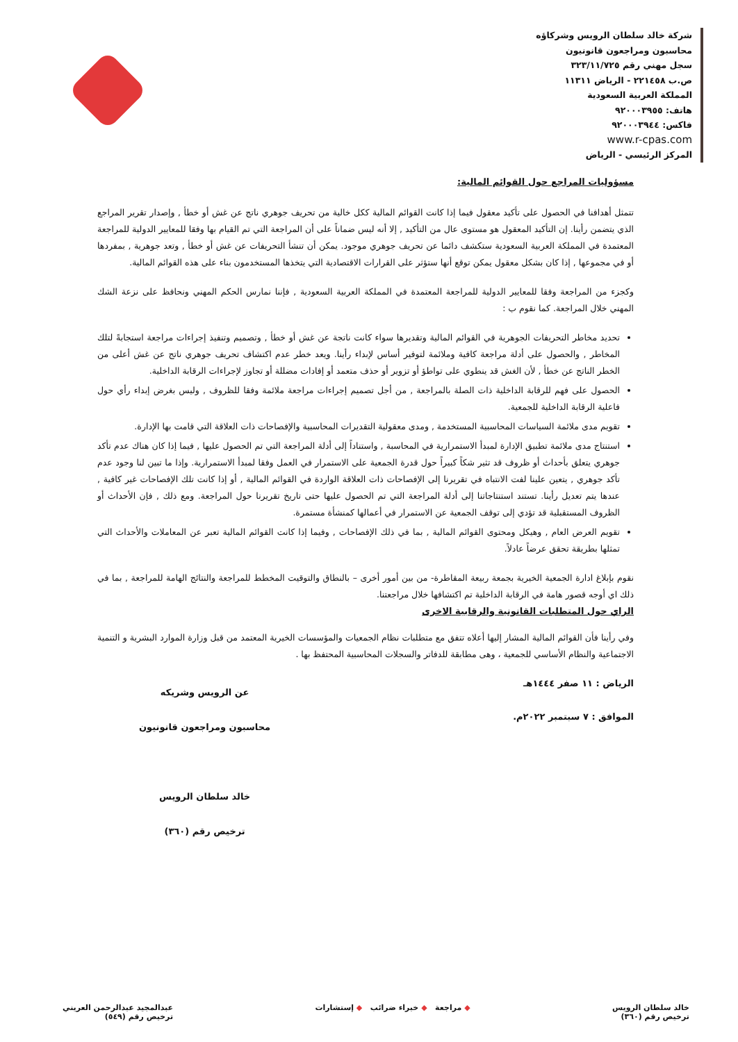شركة خالد سلطان الرويس وشركاؤه
محاسبون ومراجعون قانونيون
سجل مهني رقم ٣٢٣/١١/٧٢٥
ص.ب ٢٢١٤٥٨ - الرياض ١١٣١١
المملكة العربية السعودية
هاتف: ٩٢٠٠٠٣٩٥٥
فاكس: ٩٢٠٠٠٣٩٤٤
www.r-cpas.com
المركز الرئيسي - الرياض
مسؤوليات المراجع حول القوائم المالية:
تتمثل أهدافنا في الحصول على تأكيد معقول فيما إذا كانت القوائم المالية ككل خالية من تحريف جوهري ناتج عن غش أو خطأ , وإصدار تقرير المراجع الذي يتضمن رأينا. إن التأكيد المعقول هو مستوى عال من التأكيد , إلا أنه ليس ضماناً على أن المراجعة التي تم القيام بها وفقا للمعايير الدولية للمراجعة المعتمدة في المملكة العربية السعودية ستكشف دائما عن تحريف جوهري موجود. يمكن أن تنشأ التحريفات عن غش أو خطأ , وتعد جوهرية , بمفردها أو في مجموعها , إذا كان بشكل معقول يمكن توقع أنها ستؤثر على القرارات الاقتصادية التي يتخذها المستخدمون بناء على هذه القوائم المالية.
وكجزء من المراجعة وفقا للمعايير الدولية للمراجعة المعتمدة في المملكة العربية السعودية , فإننا نمارس الحكم المهني ونحافظ على نزعة الشك المهني خلال المراجعة. كما نقوم ب :
تحديد مخاطر التحريفات الجوهرية في القوائم المالية وتقديرها سواء كانت ناتجة عن غش أو خطأ , وتصميم وتنفيذ إجراءات مراجعة استجابةً لتلك المخاطر , والحصول على أدلة مراجعة كافية وملائمة لتوفير أساس لإبداء رأينا. ويعد خطر عدم اكتشاف تحريف جوهري ناتج عن غش أعلى من الخطر الناتج عن خطأ , لأن الغش قد ينطوي على تواطؤ أو تزوير أو حذف متعمد أو إفادات مضللة أو تجاوز لإجراءات الرقابة الداخلية.
الحصول على فهم للرقابة الداخلية ذات الصلة بالمراجعة , من أجل تصميم إجراءات مراجعة ملائمة وفقا للظروف , وليس بغرض إبداء رأي حول فاعلية الرقابة الداخلية للجمعية.
تقويم مدى ملائمة السياسات المحاسبية المستخدمة , ومدى معقولية التقديرات المحاسبية والإفصاحات ذات العلاقة التي قامت بها الإدارة.
استنتاج مدى ملائمة تطبيق الإدارة لمبدأ الاستمرارية في المحاسبة , واستناداً إلى أدلة المراجعة التي تم الحصول عليها , فيما إذا كان هناك عدم تأكد جوهري يتعلق بأحداث أو ظروف قد تثير شكاً كبيراً حول قدرة الجمعية على الاستمرار في العمل وفقا لمبدأ الاستمرارية. وإذا ما تبين لنا وجود عدم تأكد جوهري , يتعين علينا لفت الانتباه في تقريرنا إلى الإفصاحات ذات العلاقة الواردة في القوائم المالية , أو إذا كانت تلك الإفصاحات غير كافية , عندها يتم تعديل رأينا. تستند استنتاجاتنا إلى أدلة المراجعة التي تم الحصول عليها حتى تاريخ تقريرنا حول المراجعة. ومع ذلك , فإن الأحداث أو الظروف المستقبلية قد تؤدي إلى توقف الجمعية عن الاستمرار في أعمالها كمنشأة مستمرة.
تقويم العرض العام , وهيكل ومحتوى القوائم المالية , بما في ذلك الإفصاحات , وفيما إذا كانت القوائم المالية تعبر عن المعاملات والأحداث التي تمثلها بطريقة تحقق عرضاً عادلاً.
نقوم بإبلاغ ادارة الجمعية الخيرية بجمعة ربيعة المقاطرة- من بين أمور أخرى – بالنطاق والتوقيت المخطط للمراجعة والنتائج الهامة للمراجعة , بما في ذلك اي أوجه قصور هامة في الرقابة الداخلية تم اكتشافها خلال مراجعتنا.
الراي حول المتطلبات القانونية والرقابية الاخرى
وفي رأينا فأن القوائم المالية المشار إليها أعلاه تتفق مع متطلبات نظام الجمعيات والمؤسسات الخيرية المعتمد من قبل وزارة الموارد البشرية و التنمية الاجتماعية والنظام الأساسي للجمعية ، وهى مطابقة للدفاتر والسجلات المحاسبية المحتفظ بها .
الرياض : ١١ صفر ١٤٤٤هـ
الموافق : ٧ سبتمبر ٢٠٢٢م.
عن الرويس وشريكه
محاسبون ومراجعون قانونيون
خالد سلطان الرويس
ترخيص رقم (٣٦٠)
خالد سلطان الرويس
ترخيص رقم (٣٦٠)
◆ مراجعة ◆ خبراء ضرائب ◆ إستشارات
عبدالمجيد عبدالرحمن العريني
ترخيص رقم (٥٤٩)